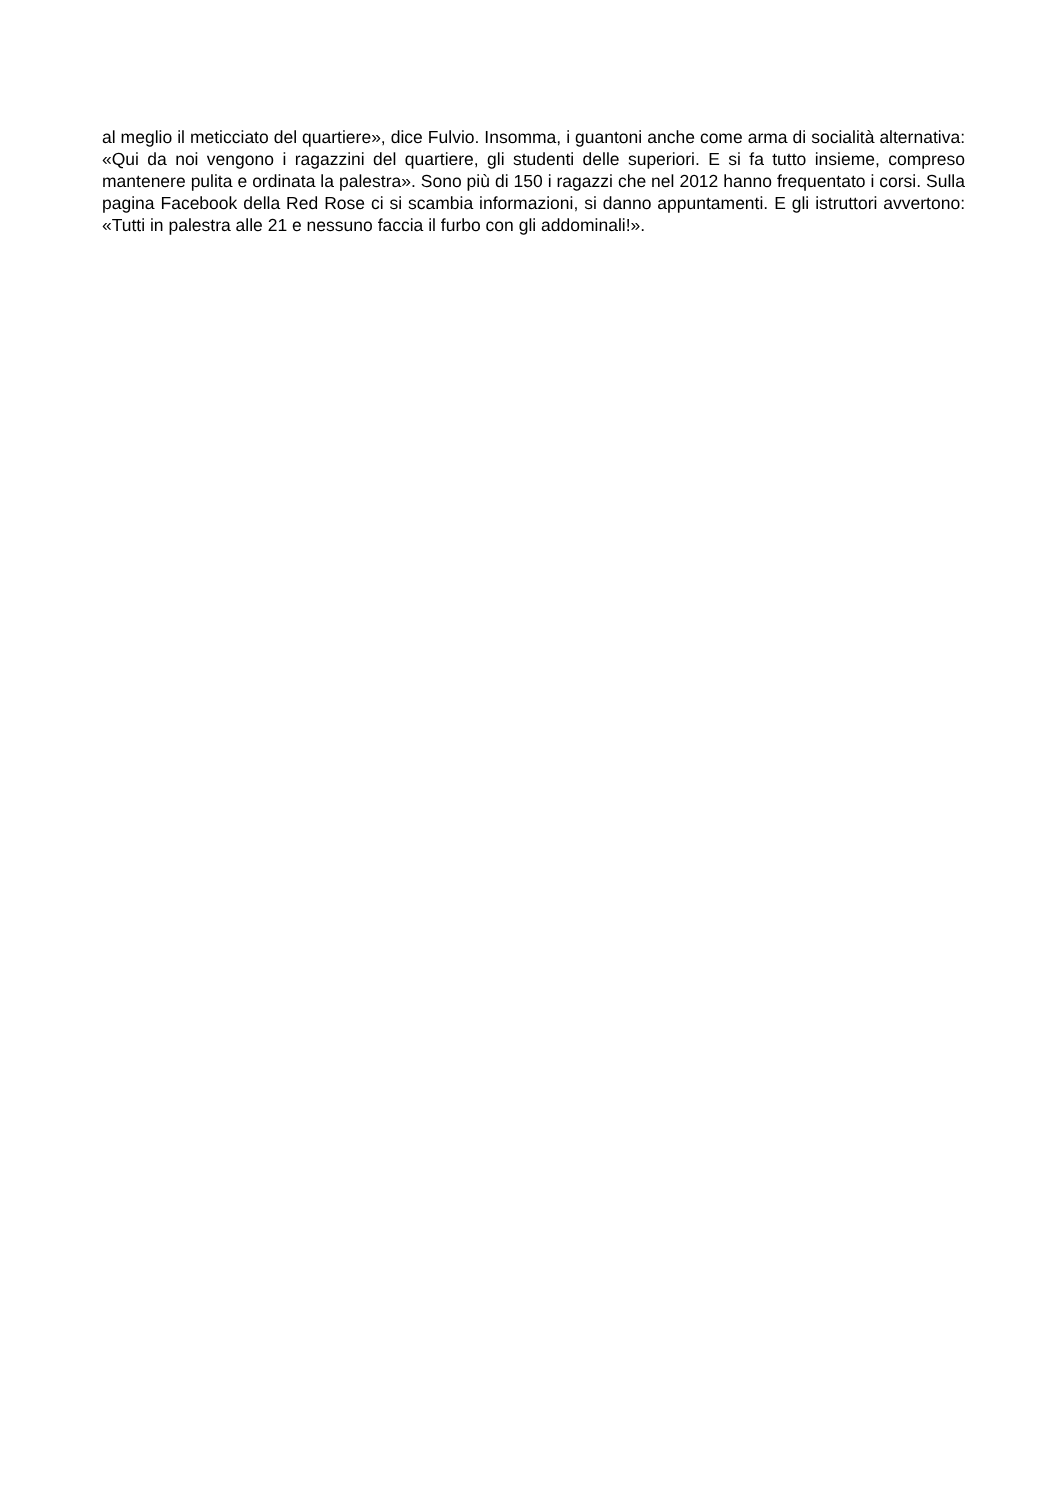al meglio il meticciato del quartiere», dice Fulvio. Insomma, i guantoni anche come arma di socialità alternativa: «Qui da noi vengono i ragazzini del quartiere, gli studenti delle superiori. E si fa tutto insieme, compreso mantenere pulita e ordinata la palestra». Sono più di 150 i ragazzi che nel 2012 hanno frequentato i corsi. Sulla pagina Facebook della Red Rose ci si scambia informazioni, si danno appuntamenti. E gli istruttori avvertono: «Tutti in palestra alle 21 e nessuno faccia il furbo con gli addominali!».